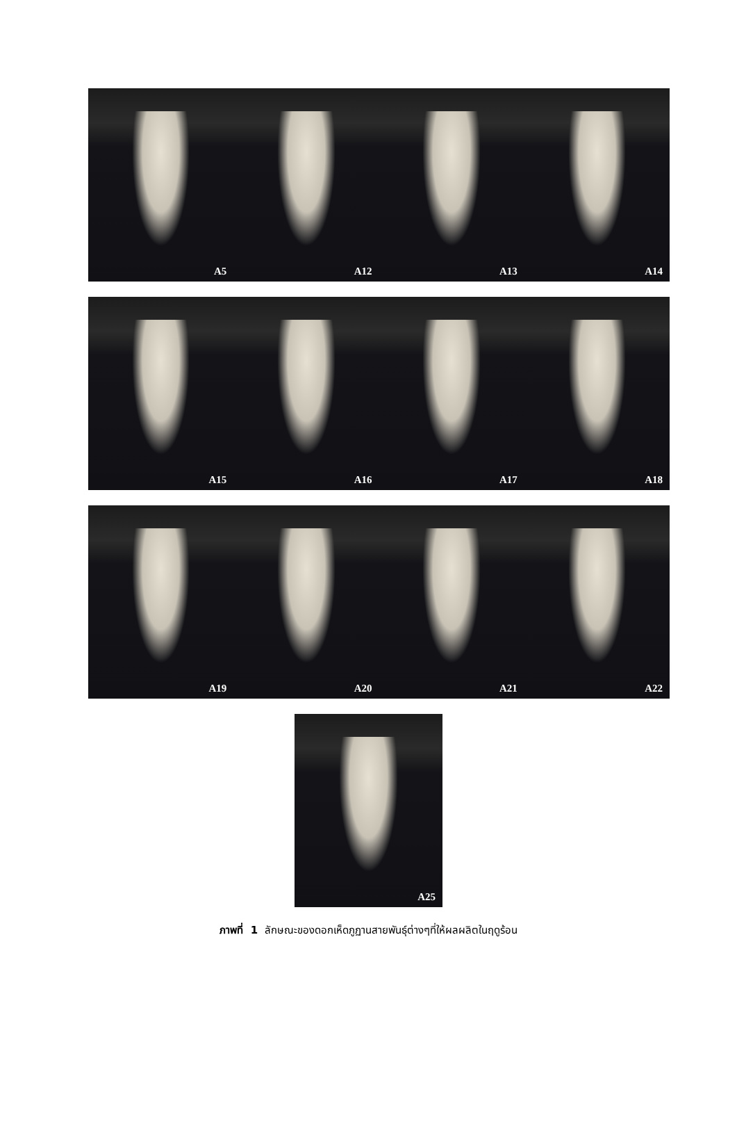A5 A12 A13 A14
A15 A16 A17 A18
A19 A20 A21 A22
A25
ภาพที่ 1 ลักษณะของดอกเห็ดภูฏานสายพันธุ์ต่างๆที่ให้ผลผลิตในฤดูร้อน